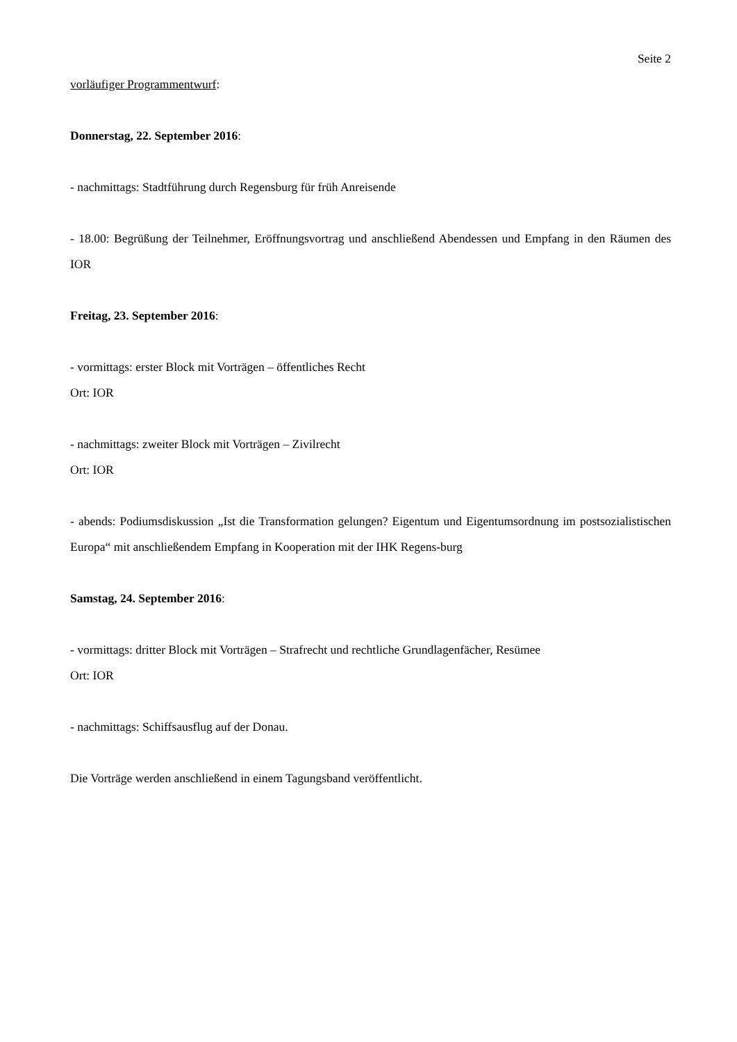Seite 2
vorläufiger Programmentwurf:
Donnerstag, 22. September 2016:
- nachmittags: Stadtführung durch Regensburg für früh Anreisende
- 18.00: Begrüßung der Teilnehmer, Eröffnungsvortrag und anschließend Abendessen und Empfang in den Räumen des IOR
Freitag, 23. September 2016:
- vormittags: erster Block mit Vorträgen – öffentliches Recht
Ort: IOR
- nachmittags: zweiter Block mit Vorträgen – Zivilrecht
Ort: IOR
- abends: Podiumsdiskussion „Ist die Transformation gelungen? Eigentum und Eigentumsordnung im postsozialistischen Europa“ mit anschließendem Empfang in Kooperation mit der IHK Regens-burg
Samstag, 24. September 2016:
- vormittags: dritter Block mit Vorträgen – Strafrecht und rechtliche Grundlagenfächer, Resümee
Ort: IOR
- nachmittags: Schiffsausflug auf der Donau.
Die Vorträge werden anschließend in einem Tagungsband veröffentlicht.